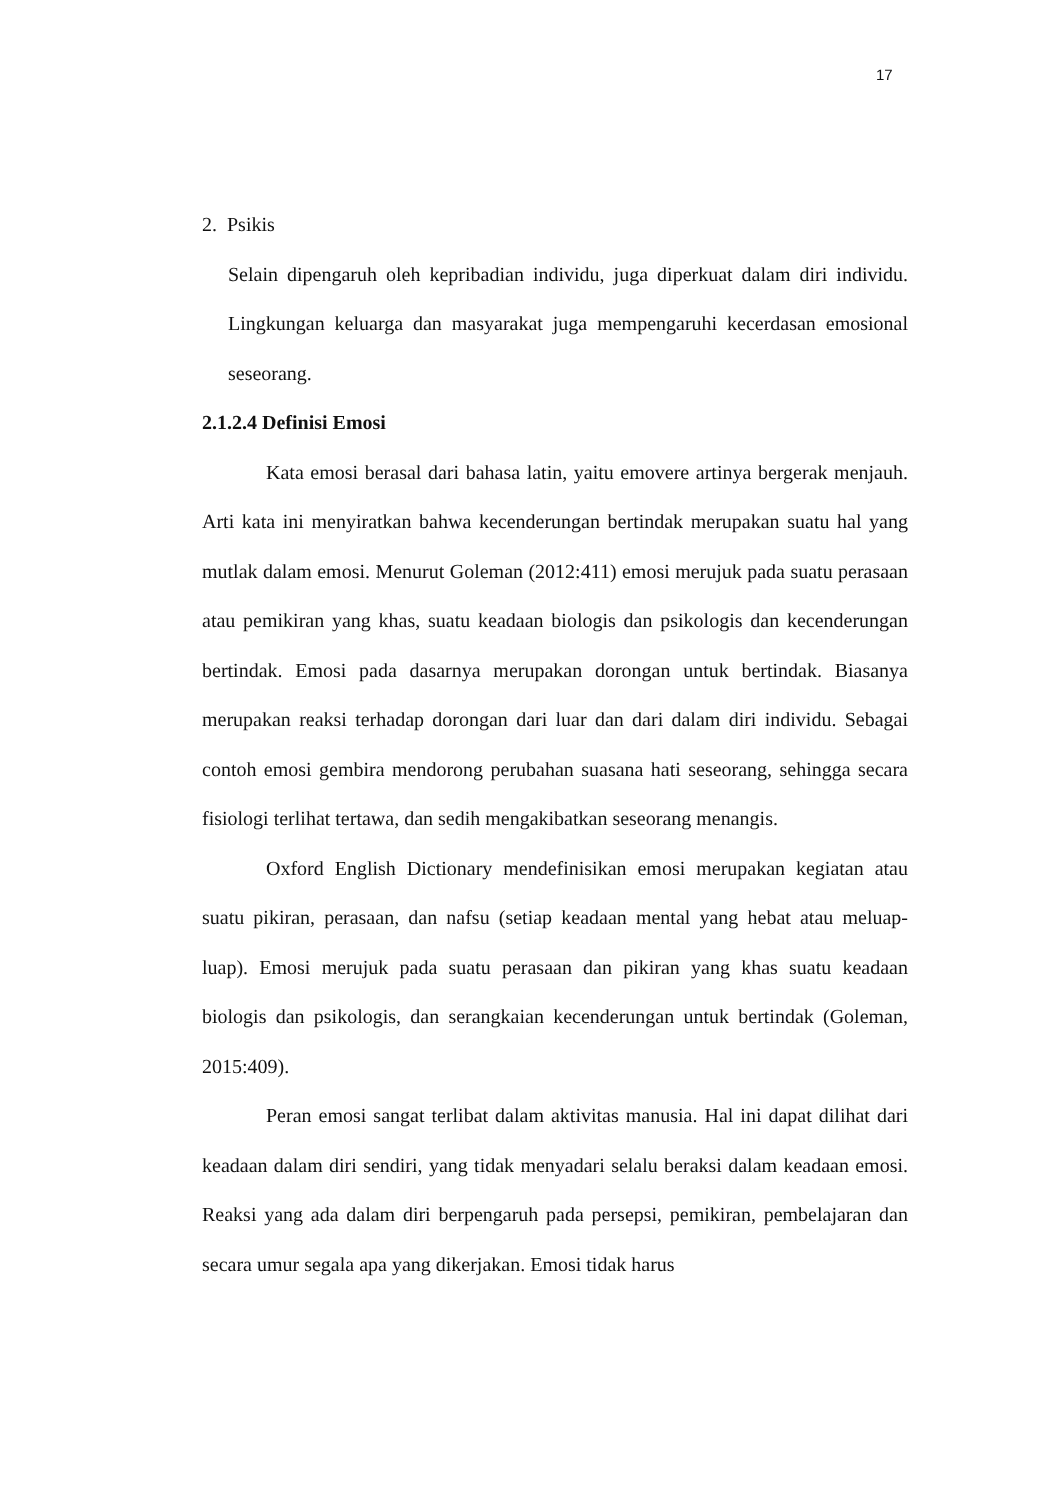17
2. Psikis
Selain dipengaruh oleh kepribadian individu, juga diperkuat dalam diri individu. Lingkungan keluarga dan masyarakat juga mempengaruhi kecerdasan emosional seseorang.
2.1.2.4 Definisi Emosi
Kata emosi berasal dari bahasa latin, yaitu emovere artinya bergerak menjauh. Arti kata ini menyiratkan bahwa kecenderungan bertindak merupakan suatu hal yang mutlak dalam emosi. Menurut Goleman (2012:411) emosi merujuk pada suatu perasaan atau pemikiran yang khas, suatu keadaan biologis dan psikologis dan kecenderungan bertindak. Emosi pada dasarnya merupakan dorongan untuk bertindak. Biasanya merupakan reaksi terhadap dorongan dari luar dan dari dalam diri individu. Sebagai contoh emosi gembira mendorong perubahan suasana hati seseorang, sehingga secara fisiologi terlihat tertawa, dan sedih mengakibatkan seseorang menangis.
Oxford English Dictionary mendefinisikan emosi merupakan kegiatan atau suatu pikiran, perasaan, dan nafsu (setiap keadaan mental yang hebat atau meluap-luap). Emosi merujuk pada suatu perasaan dan pikiran yang khas suatu keadaan biologis dan psikologis, dan serangkaian kecenderungan untuk bertindak (Goleman, 2015:409).
Peran emosi sangat terlibat dalam aktivitas manusia. Hal ini dapat dilihat dari keadaan dalam diri sendiri, yang tidak menyadari selalu beraksi dalam keadaan emosi. Reaksi yang ada dalam diri berpengaruh pada persepsi, pemikiran, pembelajaran dan secara umur segala apa yang dikerjakan. Emosi tidak harus